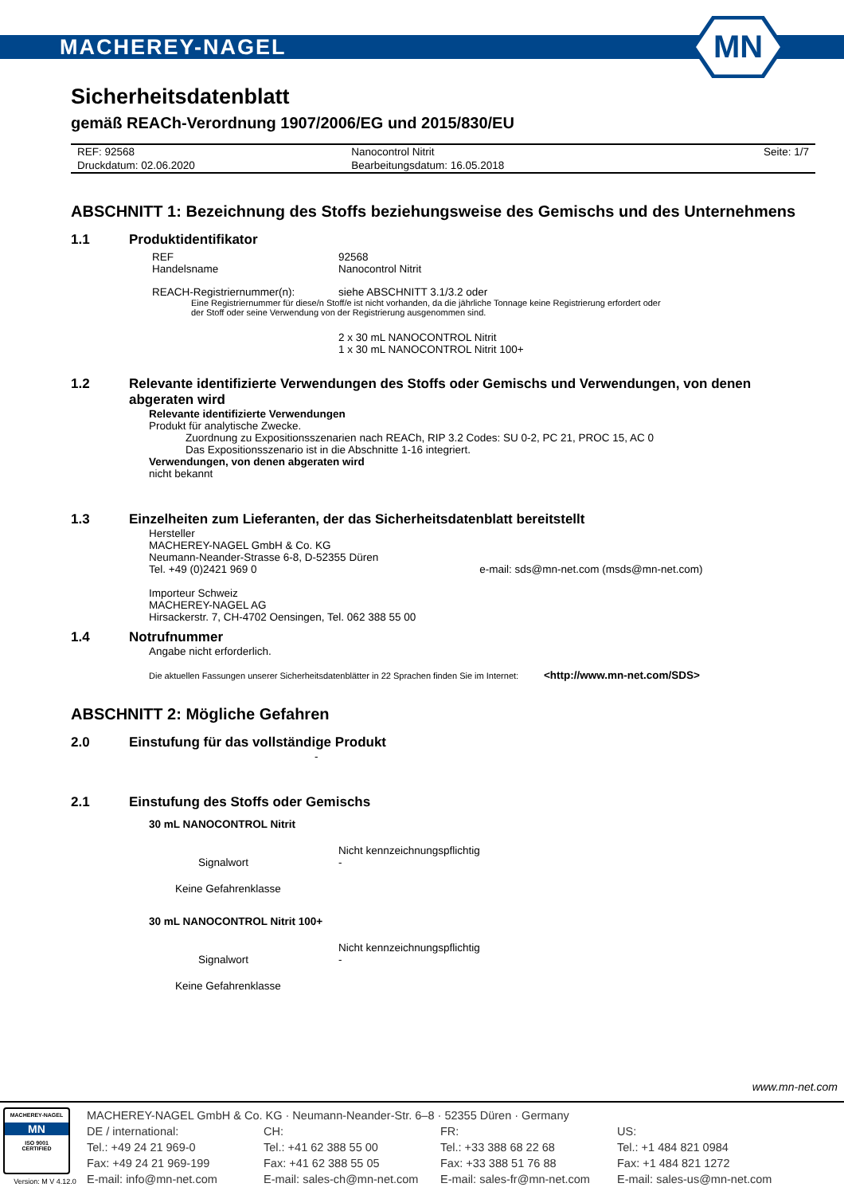MACHEREY-NAGEL
MN
Sicherheitsdatenblatt
gemäß REACh-Verordnung 1907/2006/EG und 2015/830/EU
| REF: 92568 | Nanocontrol Nitrit | Seite: 1/7 |
| Druckdatum: 02.06.2020 | Bearbeitungsdatum: 16.05.2018 | |
ABSCHNITT 1: Bezeichnung des Stoffs beziehungsweise des Gemischs und des Unternehmens
1.1 Produktidentifikator
REF 92568
Handelsname Nanocontrol Nitrit
REACH-Registriernummer(n): siehe ABSCHNITT 3.1/3.2 oder
Eine Registriernummer für diese/n Stoff/e ist nicht vorhanden, da die jährliche Tonnage keine Registrierung erfordert oder
der Stoff oder seine Verwendung von der Registrierung ausgenommen sind.
2 x 30 mL NANOCONTROL Nitrit
1 x 30 mL NANOCONTROL Nitrit 100+
1.2 Relevante identifizierte Verwendungen des Stoffs oder Gemischs und Verwendungen, von denen abgeraten wird
Relevante identifizierte Verwendungen
Produkt für analytische Zwecke.
Zuordnung zu Expositionsszenarien nach REACh, RIP 3.2 Codes: SU 0-2, PC 21, PROC 15, AC 0
Das Expositionsszenario ist in die Abschnitte 1-16 integriert.
Verwendungen, von denen abgeraten wird
nicht bekannt
1.3 Einzelheiten zum Lieferanten, der das Sicherheitsdatenblatt bereitstellt
Hersteller
MACHEREY-NAGEL GmbH & Co. KG
Neumann-Neander-Strasse 6-8, D-52355 Düren
Tel. +49 (0)2421 969 0 e-mail: sds@mn-net.com (msds@mn-net.com)
Importeur Schweiz
MACHEREY-NAGEL AG
Hirsackerstr. 7, CH-4702 Oensingen, Tel. 062 388 55 00
1.4 Notrufnummer
Angabe nicht erforderlich.
Die aktuellen Fassungen unserer Sicherheitsdatenblätter in 22 Sprachen finden Sie im Internet: <http://www.mn-net.com/SDS>
ABSCHNITT 2: Mögliche Gefahren
2.0 Einstufung für das vollständige Produkt
-
2.1 Einstufung des Stoffs oder Gemischs
30 mL NANOCONTROL Nitrit
Nicht kennzeichnungspflichtig
Signalwort -
Keine Gefahrenklasse
30 mL NANOCONTROL Nitrit 100+
Nicht kennzeichnungspflichtig
Signalwort -
Keine Gefahrenklasse
www.mn-net.com
MACHEREY-NAGEL
MN
ISO 9001
CERTIFIED
Version: M V 4.12.0
MACHEREY-NAGEL GmbH & Co. KG · Neumann-Neander-Str. 6–8 · 52355 Düren · Germany
DE / international:
Tel.: +49 24 21 969-0
Fax: +49 24 21 969-199
E-mail: info@mn-net.com
CH:
Tel.: +41 62 388 55 00
Fax: +41 62 388 55 05
E-mail: sales-ch@mn-net.com
FR:
Tel.: +33 388 68 22 68
Fax: +33 388 51 76 88
E-mail: sales-fr@mn-net.com
US:
Tel.: +1 484 821 0984
Fax: +1 484 821 1272
E-mail: sales-us@mn-net.com